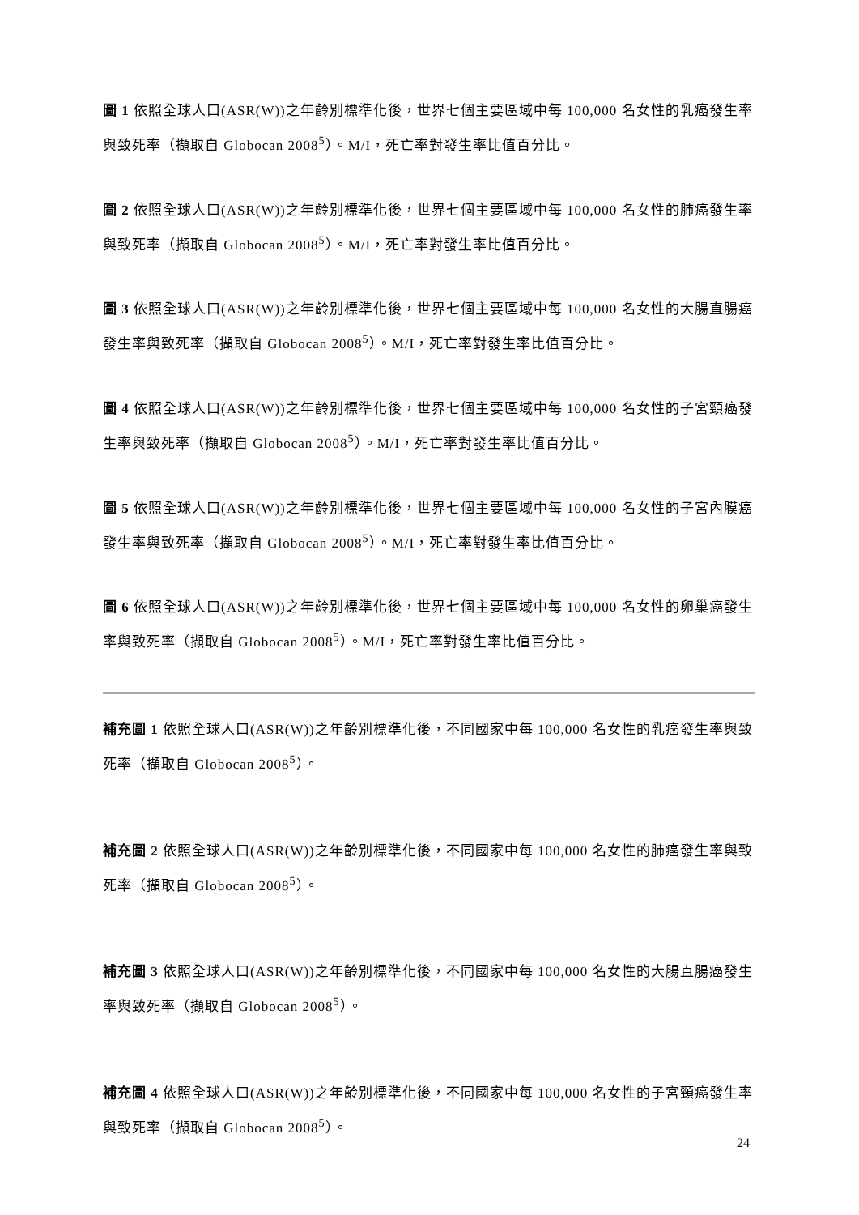圖 1 依照全球人口(ASR(W))之年齡別標準化後，世界七個主要區域中每 100,000 名女性的乳癌發生率與致死率（擷取自 Globocan 2008<sup>5</sup>）。M/I，死亡率對發生率比值百分比。
圖 2 依照全球人口(ASR(W))之年齡別標準化後，世界七個主要區域中每 100,000 名女性的肺癌發生率與致死率（擷取自 Globocan 2008<sup>5</sup>）。M/I，死亡率對發生率比值百分比。
圖 3 依照全球人口(ASR(W))之年齡別標準化後，世界七個主要區域中每 100,000 名女性的大腸直腸癌發生率與致死率（擷取自 Globocan 2008<sup>5</sup>）。M/I，死亡率對發生率比值百分比。
圖 4 依照全球人口(ASR(W))之年齡別標準化後，世界七個主要區域中每 100,000 名女性的子宮頸癌發生率與致死率（擷取自 Globocan 2008<sup>5</sup>）。M/I，死亡率對發生率比值百分比。
圖 5 依照全球人口(ASR(W))之年齡別標準化後，世界七個主要區域中每 100,000 名女性的子宮內膜癌發生率與致死率（擷取自 Globocan 2008<sup>5</sup>）。M/I，死亡率對發生率比值百分比。
圖 6 依照全球人口(ASR(W))之年齡別標準化後，世界七個主要區域中每 100,000 名女性的卵巢癌發生率與致死率（擷取自 Globocan 2008<sup>5</sup>）。M/I，死亡率對發生率比值百分比。
補充圖 1 依照全球人口(ASR(W))之年齡別標準化後，不同國家中每 100,000 名女性的乳癌發生率與致死率（擷取自 Globocan 2008<sup>5</sup>）。
補充圖 2 依照全球人口(ASR(W))之年齡別標準化後，不同國家中每 100,000 名女性的肺癌發生率與致死率（擷取自 Globocan 2008<sup>5</sup>）。
補充圖 3 依照全球人口(ASR(W))之年齡別標準化後，不同國家中每 100,000 名女性的大腸直腸癌發生率與致死率（擷取自 Globocan 2008<sup>5</sup>）。
補充圖 4 依照全球人口(ASR(W))之年齡別標準化後，不同國家中每 100,000 名女性的子宮頸癌發生率與致死率（擷取自 Globocan 2008<sup>5</sup>）。
24